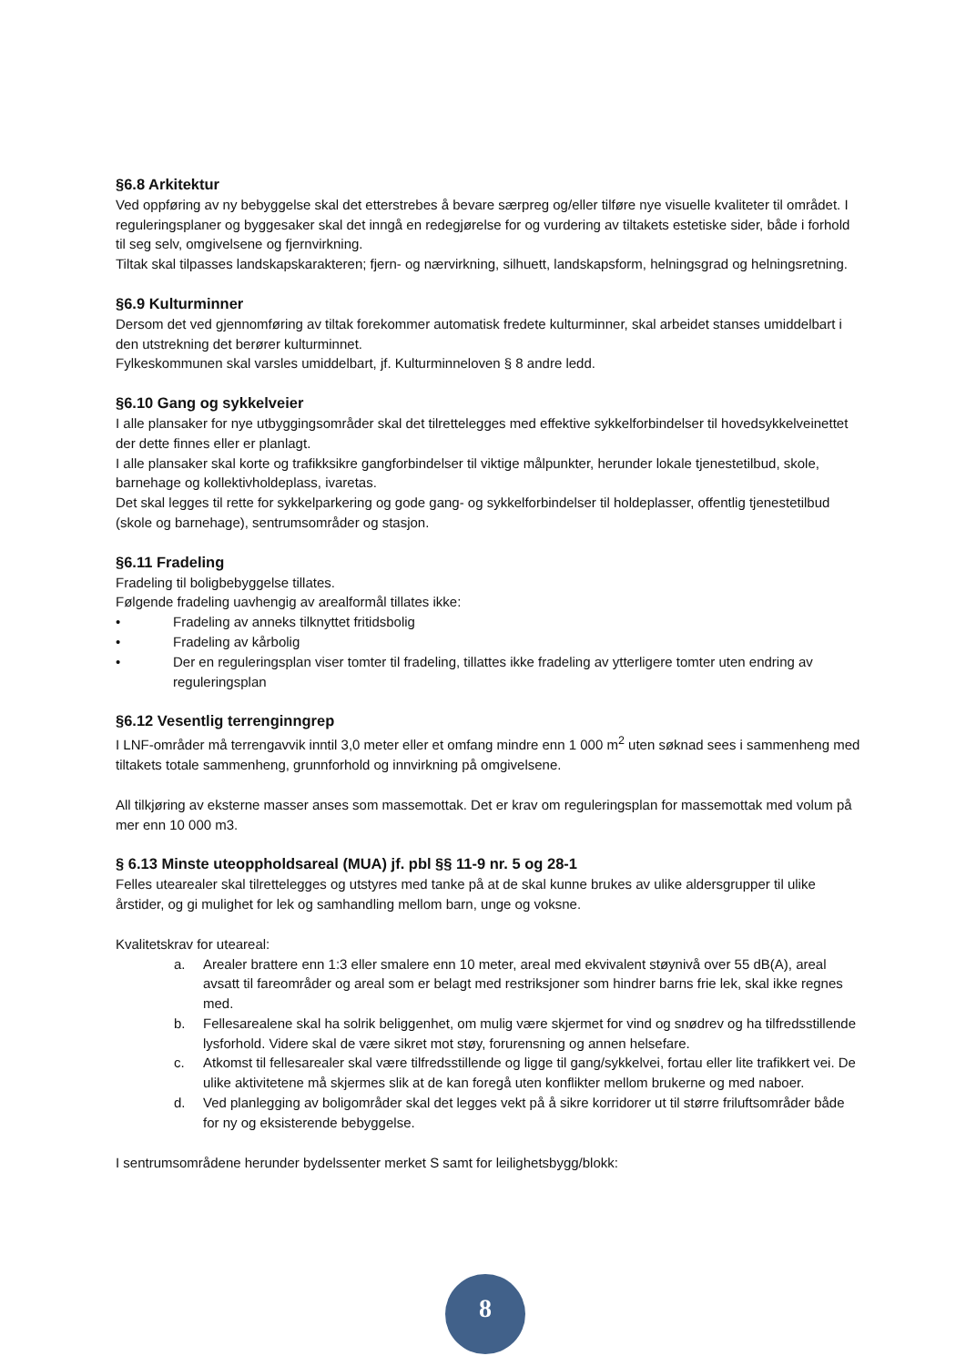§6.8 Arkitektur
Ved oppføring av ny bebyggelse skal det etterstrebes å bevare særpreg og/eller tilføre nye visuelle kvaliteter til området. I reguleringsplaner og byggesaker skal det inngå en redegjørelse for og vurdering av tiltakets estetiske sider, både i forhold til seg selv, omgivelsene og fjernvirkning.
Tiltak skal tilpasses landskapskarakteren; fjern- og nærvirkning, silhuett, landskapsform, helningsgrad og helningsretning.
§6.9 Kulturminner
Dersom det ved gjennomføring av tiltak forekommer automatisk fredete kulturminner, skal arbeidet stanses umiddelbart i den utstrekning det berører kulturminnet.
Fylkeskommunen skal varsles umiddelbart, jf. Kulturminneloven § 8 andre ledd.
§6.10 Gang og sykkelveier
I alle plansaker for nye utbyggingsområder skal det tilrettelegges med effektive sykkelforbindelser til hovedsykkelveinettet der dette finnes eller er planlagt.
I alle plansaker skal korte og trafikksikre gangforbindelser til viktige målpunkter, herunder lokale tjenestetilbud, skole, barnehage og kollektivholdeplass, ivaretas.
Det skal legges til rette for sykkelparkering og gode gang- og sykkelforbindelser til holdeplasser, offentlig tjenestetilbud (skole og barnehage), sentrumsområder og stasjon.
§6.11 Fradeling
Fradeling til boligbebyggelse tillates.
Følgende fradeling uavhengig av arealformål tillates ikke:
• Fradeling av anneks tilknyttet fritidsbolig
• Fradeling av kårbolig
• Der en reguleringsplan viser tomter til fradeling, tillattes ikke fradeling av ytterligere tomter uten endring av reguleringsplan
§6.12 Vesentlig terrenginngrep
I LNF-områder må terrengavvik inntil 3,0 meter eller et omfang mindre enn 1 000 m<sup>2</sup> uten søknad sees i sammenheng med tiltakets totale sammenheng, grunnforhold og innvirkning på omgivelsene.
All tilkjøring av eksterne masser anses som massemottak. Det er krav om reguleringsplan for massemottak med volum på mer enn 10 000 m3.
§ 6.13 Minste uteoppholdsareal (MUA) jf. pbl §§ 11-9 nr. 5 og 28-1
Felles utearealer skal tilrettelegges og utstyres med tanke på at de skal kunne brukes av ulike aldersgrupper til ulike årstider, og gi mulighet for lek og samhandling mellom barn, unge og voksne.
Kvalitetskrav for uteareal:
a. Arealer brattere enn 1:3 eller smalere enn 10 meter, areal med ekvivalent støynivå over 55 dB(A), areal avsatt til fareområder og areal som er belagt med restriksjoner som hindrer barns frie lek, skal ikke regnes med.
b. Fellesarealene skal ha solrik beliggenhet, om mulig være skjermet for vind og snødrev og ha tilfredsstillende lysforhold. Videre skal de være sikret mot støy, forurensning og annen helsefare.
c. Atkomst til fellesarealer skal være tilfredsstillende og ligge til gang/sykkelvei, fortau eller lite trafikkert vei. De ulike aktivitetene må skjermes slik at de kan foregå uten konflikter mellom brukerne og med naboer.
d. Ved planlegging av boligområder skal det legges vekt på å sikre korridorer ut til større friluftsområder både for ny og eksisterende bebyggelse.
I sentrumsområdene herunder bydelssenter merket S samt for leilighetsbygg/blokk:
8